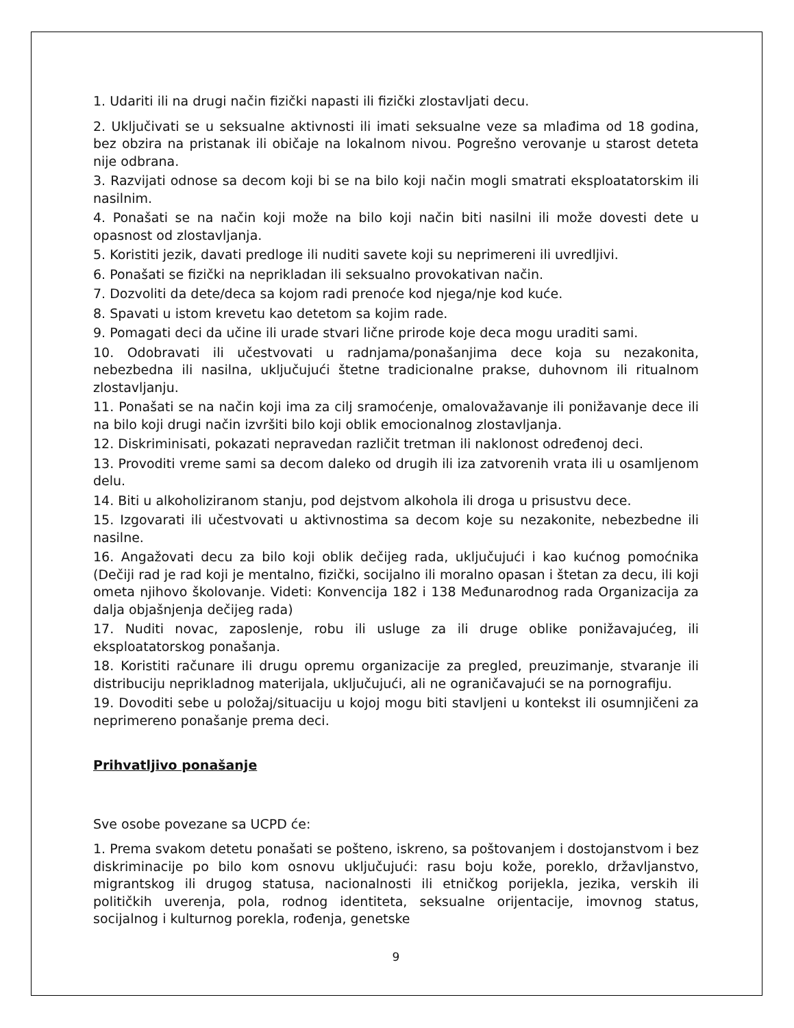1. Udariti ili na drugi način fizički napasti ili fizički zlostavljati decu.
2. Uključivati se u seksualne aktivnosti ili imati seksualne veze sa mlađima od 18 godina, bez obzira na pristanak ili običaje na lokalnom nivou. Pogrešno verovanje u starost deteta nije odbrana.
3. Razvijati odnose sa decom koji bi se na bilo koji način mogli smatrati eksploatatorskim ili nasilnim.
4. Ponašati se na način koji može na bilo koji način biti nasilni ili može dovesti dete u opasnost od zlostavljanja.
5. Koristiti jezik, davati predloge ili nuditi savete koji su neprimereni ili uvredljivi.
6. Ponašati se fizički na neprikladan ili seksualno provokativan način.
7. Dozvoliti da dete/deca sa kojom radi prenoće kod njega/nje kod kuće.
8. Spavati u istom krevetu kao detetom sa kojim rade.
9. Pomagati deci da učine ili urade stvari lične prirode koje deca mogu uraditi sami.
10. Odobravati ili učestvovati u radnjama/ponašanjima dece koja su nezakonita, nebezbedna ili nasilna, uključujući štetne tradicionalne prakse, duhovnom ili ritualnom zlostavljanju.
11. Ponašati se na način koji ima za cilj sramoćenje, omalovažavanje ili ponižavanje dece ili na bilo koji drugi način izvršiti bilo koji oblik emocionalnog zlostavljanja.
12. Diskriminisati, pokazati nepravedan različit tretman ili naklonost određenoj deci.
13. Provoditi vreme sami sa decom daleko od drugih ili iza zatvorenih vrata ili u osamljenom delu.
14. Biti u alkoholiziranom stanju, pod dejstvom alkohola ili droga u prisustvu dece.
15. Izgovarati ili učestvovati u aktivnostima sa decom koje su nezakonite, nebezbedne ili nasilne.
16. Angažovati decu za bilo koji oblik dečijeg rada, uključujući i kao kućnog pomoćnika (Dečiji rad je rad koji je mentalno, fizički, socijalno ili moralno opasan i štetan za decu, ili koji ometa njihovo školovanje. Videti: Konvencija 182 i 138 Međunarodnog rada Organizacija za dalja objašnjenja dečijeg rada)
17. Nuditi novac, zaposlenje, robu ili usluge za ili druge oblike ponižavajućeg, ili eksploatatorskog ponašanja.
18. Koristiti računare ili drugu opremu organizacije za pregled, preuzimanje, stvaranje ili distribuciju neprikladnog materijala, uključujući, ali ne ograničavajući se na pornografiju.
19. Dovoditi sebe u položaj/situaciju u kojoj mogu biti stavljeni u kontekst ili osumnjičeni za neprimereno ponašanje prema deci.
Prihvatljivo ponašanje
Sve osobe povezane sa UCPD će:
1. Prema svakom detetu ponašati se pošteno, iskreno, sa poštovanjem i dostojanstvom i bez diskriminacije po bilo kom osnovu uključujući: rasu boju kože, poreklo, državljanstvo, migrantskog ili drugog statusa, nacionalnosti ili etničkog porijekla, jezika, verskih ili političkih uverenja, pola, rodnog identiteta, seksualne orijentacije, imovnog status, socijalnog i kulturnog porekla, rođenja, genetske
9